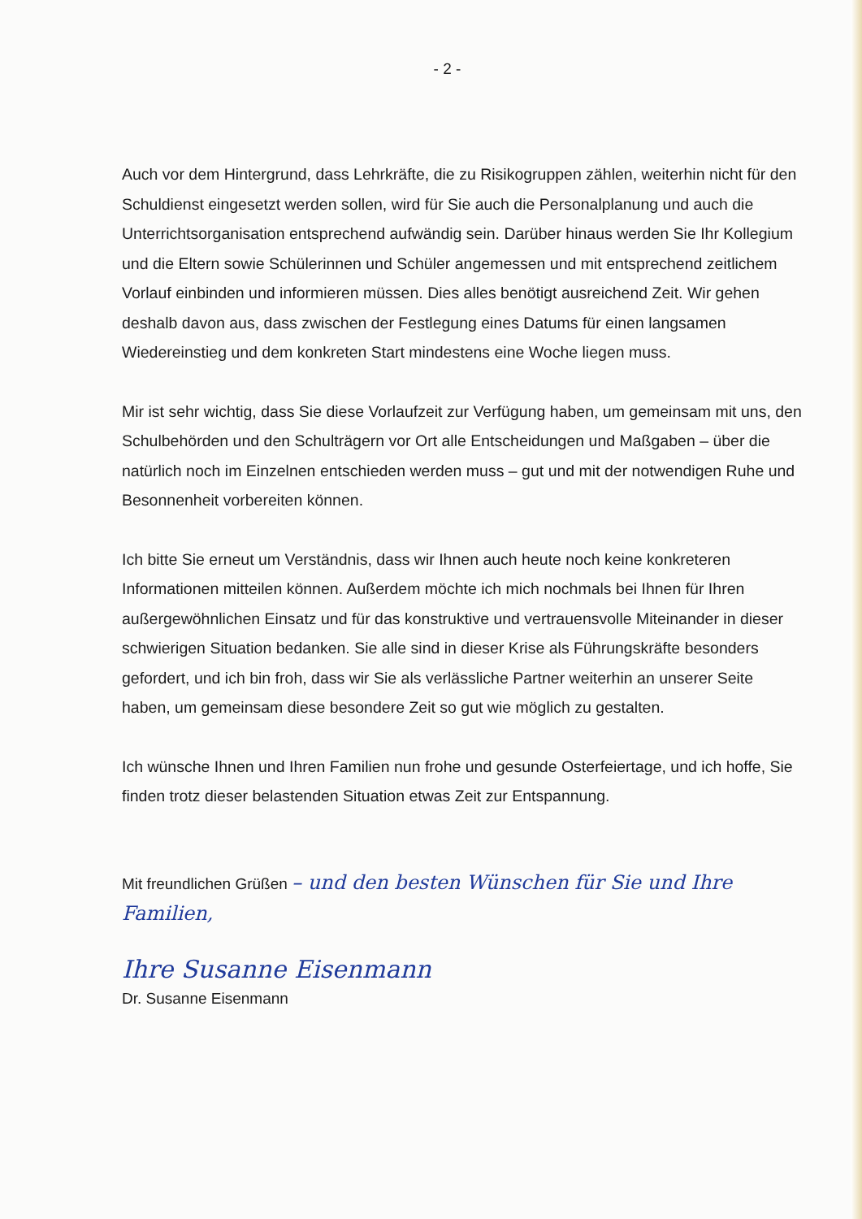- 2 -
Auch vor dem Hintergrund, dass Lehrkräfte, die zu Risikogruppen zählen, weiterhin nicht für den Schuldienst eingesetzt werden sollen, wird für Sie auch die Personalplanung und auch die Unterrichtsorganisation entsprechend aufwändig sein. Darüber hinaus werden Sie Ihr Kollegium und die Eltern sowie Schülerinnen und Schüler angemessen und mit entsprechend zeitlichem Vorlauf einbinden und informieren müssen. Dies alles benötigt ausreichend Zeit. Wir gehen deshalb davon aus, dass zwischen der Festlegung eines Datums für einen langsamen Wiedereinstieg und dem konkreten Start mindestens eine Woche liegen muss.
Mir ist sehr wichtig, dass Sie diese Vorlaufzeit zur Verfügung haben, um gemeinsam mit uns, den Schulbehörden und den Schulträgern vor Ort alle Entscheidungen und Maßgaben – über die natürlich noch im Einzelnen entschieden werden muss – gut und mit der notwendigen Ruhe und Besonnenheit vorbereiten können.
Ich bitte Sie erneut um Verständnis, dass wir Ihnen auch heute noch keine konkreteren Informationen mitteilen können. Außerdem möchte ich mich nochmals bei Ihnen für Ihren außergewöhnlichen Einsatz und für das konstruktive und vertrauensvolle Miteinander in dieser schwierigen Situation bedanken. Sie alle sind in dieser Krise als Führungskräfte besonders gefordert, und ich bin froh, dass wir Sie als verlässliche Partner weiterhin an unserer Seite haben, um gemeinsam diese besondere Zeit so gut wie möglich zu gestalten.
Ich wünsche Ihnen und Ihren Familien nun frohe und gesunde Osterfeiertage, und ich hoffe, Sie finden trotz dieser belastenden Situation etwas Zeit zur Entspannung.
Mit freundlichen Grüßen – und den besten Wünschen für Sie und Ihre Familien,
Ihre Susanne Eisenmann
Dr. Susanne Eisenmann